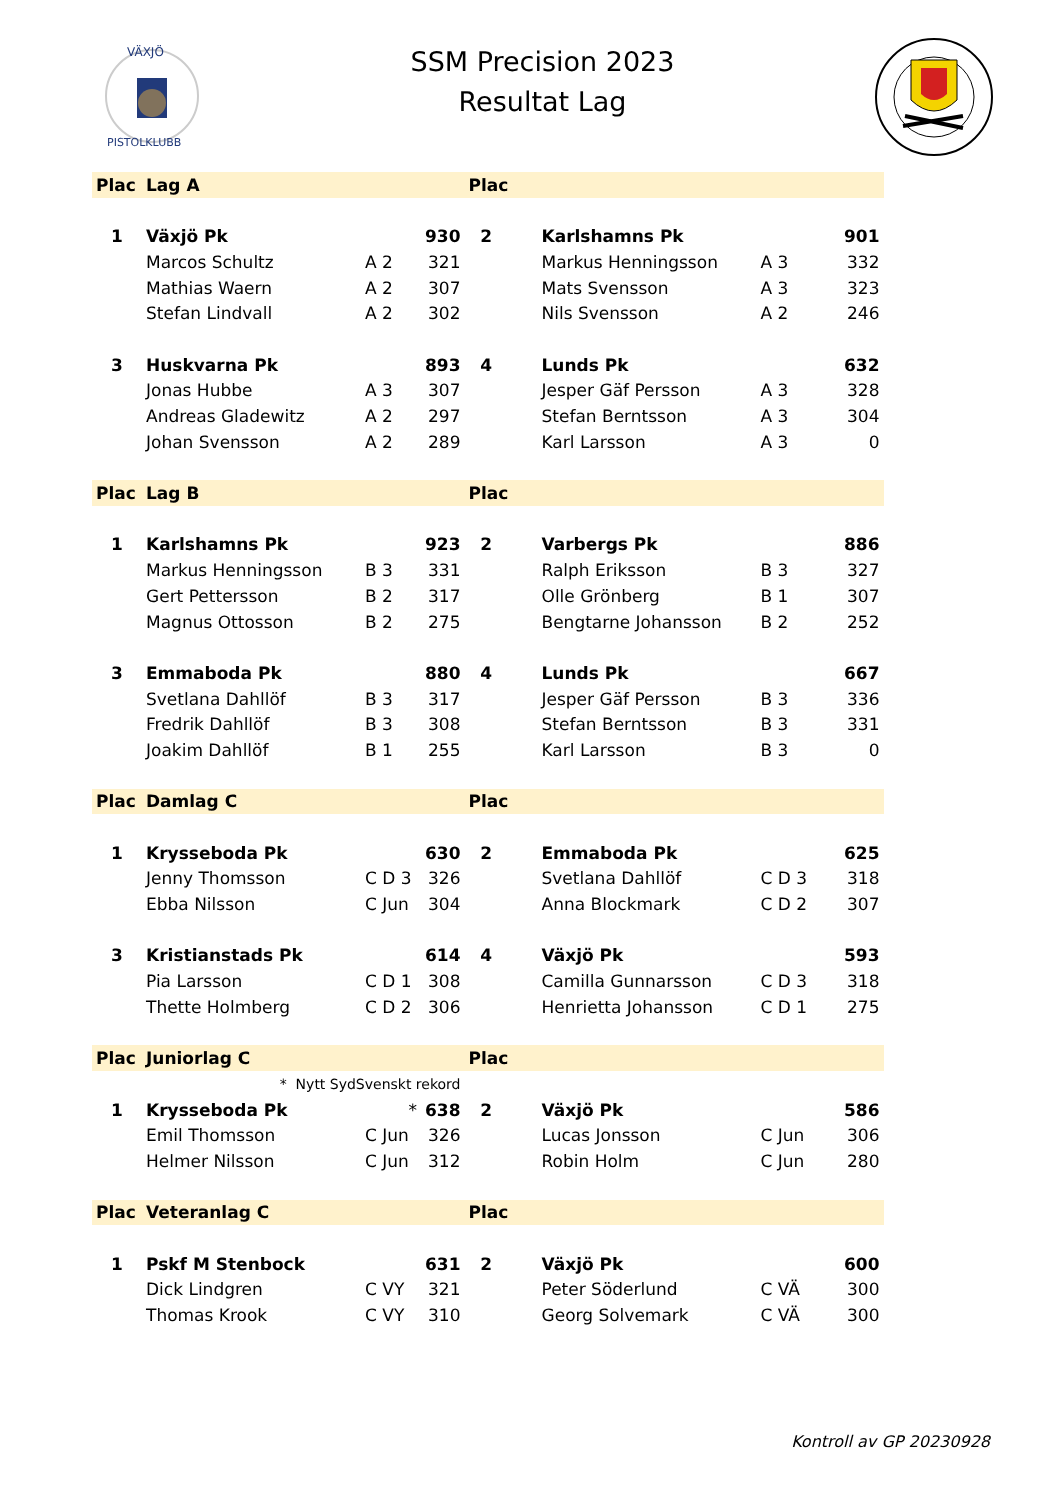VÄXJÖ
PISTOLKLUBB
SSM Precision 2023
Resultat Lag
| Plac | Lag A | | | Plac | | | |
| --- | --- | --- | --- | --- | --- | --- | --- |
| 1 | Växjö Pk | | 930 | 2 | Karlshamns Pk | | 901 |
| | Marcos Schultz | A 2 | 321 | | Markus Henningsson | A 3 | 332 |
| | Mathias Waern | A 2 | 307 | | Mats Svensson | A 3 | 323 |
| | Stefan Lindvall | A 2 | 302 | | Nils Svensson | A 2 | 246 |
| 3 | Huskvarna Pk | | 893 | 4 | Lunds Pk | | 632 |
| | Jonas Hubbe | A 3 | 307 | | Jesper Gäf Persson | A 3 | 328 |
| | Andreas Gladewitz | A 2 | 297 | | Stefan Berntsson | A 3 | 304 |
| | Johan Svensson | A 2 | 289 | | Karl Larsson | A 3 | 0 |
| Plac | Lag B | | | Plac | | | |
| 1 | Karlshamns Pk | | 923 | 2 | Varbergs Pk | | 886 |
| | Markus Henningsson | B 3 | 331 | | Ralph Eriksson | B 3 | 327 |
| | Gert Pettersson | B 2 | 317 | | Olle Grönberg | B 1 | 307 |
| | Magnus Ottosson | B 2 | 275 | | Bengtarne Johansson | B 2 | 252 |
| 3 | Emmaboda Pk | | 880 | 4 | Lunds Pk | | 667 |
| | Svetlana Dahllöf | B 3 | 317 | | Jesper Gäf Persson | B 3 | 336 |
| | Fredrik Dahllöf | B 3 | 308 | | Stefan Berntsson | B 3 | 331 |
| | Joakim Dahllöf | B 1 | 255 | | Karl Larsson | B 3 | 0 |
| Plac | Damlag C | | | Plac | | | |
| 1 | Krysseboda Pk | | 630 | 2 | Emmaboda Pk | | 625 |
| | Jenny Thomsson | C D 3 | 326 | | Svetlana Dahllöf | C D 3 | 318 |
| | Ebba Nilsson | C Jun | 304 | | Anna Blockmark | C D 2 | 307 |
| 3 | Kristianstads Pk | | 614 | 4 | Växjö Pk | | 593 |
| | Pia Larsson | C D 1 | 308 | | Camilla Gunnarsson | C D 3 | 318 |
| | Thette Holmberg | C D 2 | 306 | | Henrietta Johansson | C D 1 | 275 |
| Plac | Juniorlag C | | | Plac | | | |
| | * Nytt SydSvenskt rekord | | | | | | |
| 1 | Krysseboda Pk | * | 638 | 2 | Växjö Pk | | 586 |
| | Emil Thomsson | C Jun | 326 | | Lucas Jonsson | C Jun | 306 |
| | Helmer Nilsson | C Jun | 312 | | Robin Holm | C Jun | 280 |
| Plac | Veteranlag C | | | Plac | | | |
| 1 | Pskf M Stenbock | | 631 | 2 | Växjö Pk | | 600 |
| | Dick Lindgren | C VY | 321 | | Peter Söderlund | C VÄ | 300 |
| | Thomas Krook | C VY | 310 | | Georg Solvemark | C VÄ | 300 |
Kontroll av GP 20230928